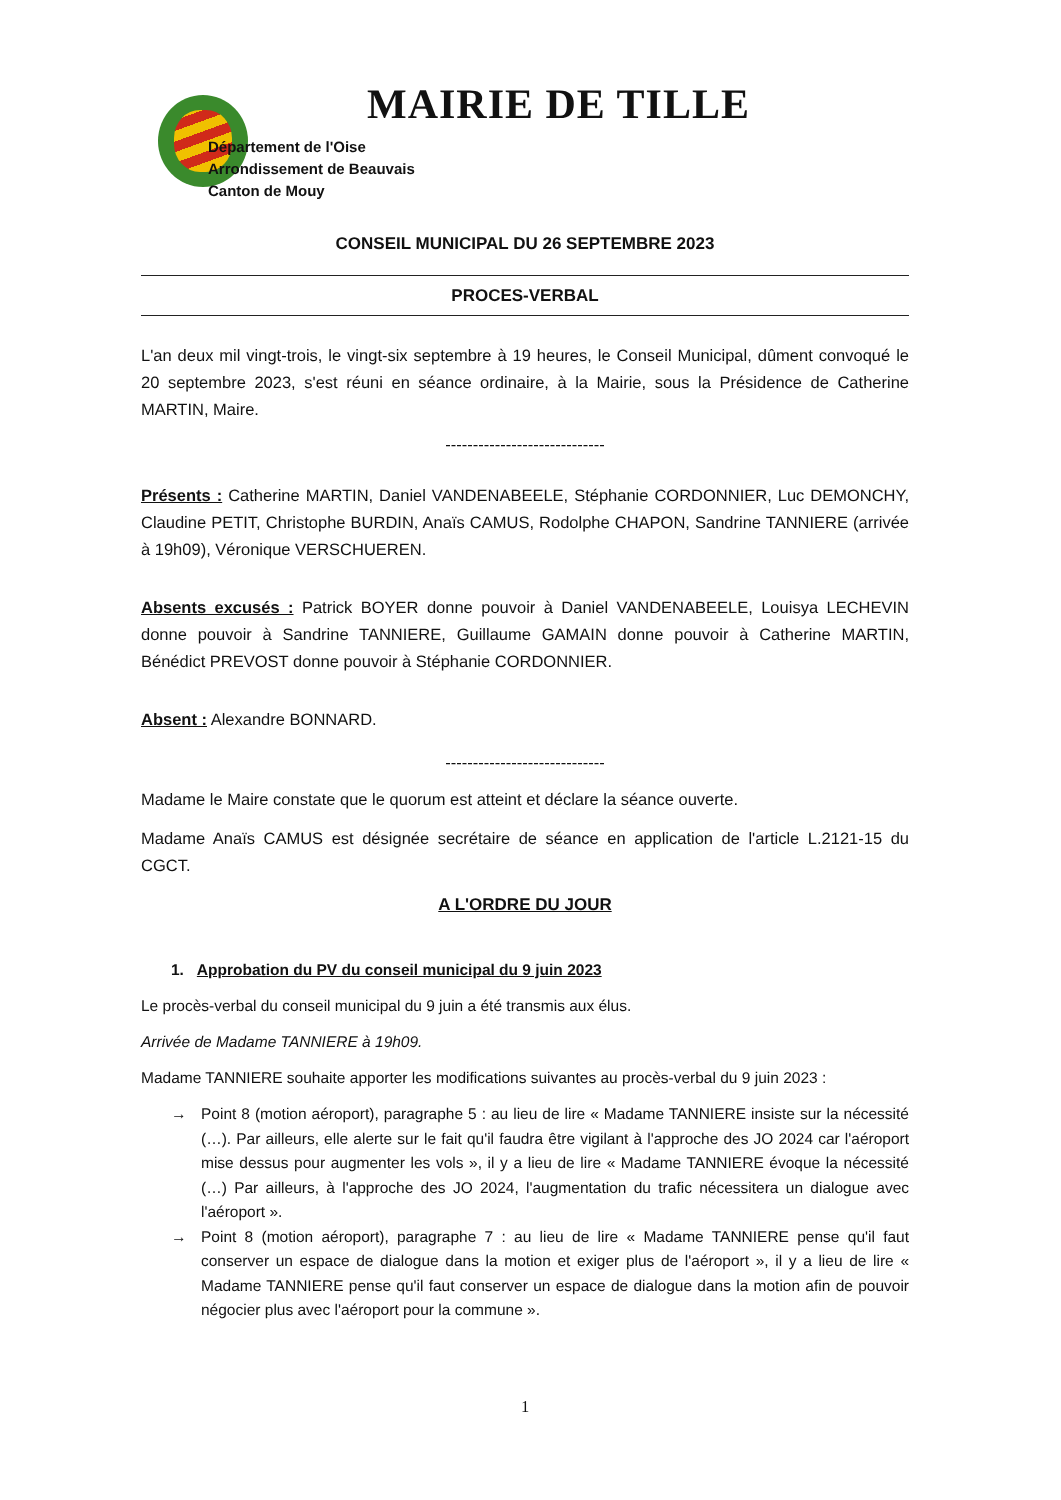MAIRIE DE TILLE
Département de l'Oise
Arrondissement de Beauvais
Canton de Mouy
CONSEIL MUNICIPAL DU 26 SEPTEMBRE 2023
PROCES-VERBAL
L'an deux mil vingt-trois, le vingt-six septembre à 19 heures, le Conseil Municipal, dûment convoqué le 20 septembre 2023, s'est réuni en séance ordinaire, à la Mairie, sous la Présidence de Catherine MARTIN, Maire.
-----------------------------
Présents : Catherine MARTIN, Daniel VANDENABEELE, Stéphanie CORDONNIER, Luc DEMONCHY, Claudine PETIT, Christophe BURDIN, Anaïs CAMUS, Rodolphe CHAPON, Sandrine TANNIERE (arrivée à 19h09), Véronique VERSCHUEREN.
Absents excusés : Patrick BOYER donne pouvoir à Daniel VANDENABEELE, Louisya LECHEVIN donne pouvoir à Sandrine TANNIERE, Guillaume GAMAIN donne pouvoir à Catherine MARTIN, Bénédict PREVOST donne pouvoir à Stéphanie CORDONNIER.
Absent : Alexandre BONNARD.
-----------------------------
Madame le Maire constate que le quorum est atteint et déclare la séance ouverte.
Madame Anaïs CAMUS est désignée secrétaire de séance en application de l'article L.2121-15 du CGCT.
A L'ORDRE DU JOUR
1. Approbation du PV du conseil municipal du 9 juin 2023
Le procès-verbal du conseil municipal du 9 juin a été transmis aux élus.
Arrivée de Madame TANNIERE à 19h09.
Madame TANNIERE souhaite apporter les modifications suivantes au procès-verbal du 9 juin 2023 :
→ Point 8 (motion aéroport), paragraphe 5 : au lieu de lire « Madame TANNIERE insiste sur la nécessité (…). Par ailleurs, elle alerte sur le fait qu'il faudra être vigilant à l'approche des JO 2024 car l'aéroport mise dessus pour augmenter les vols », il y a lieu de lire « Madame TANNIERE évoque la nécessité (…) Par ailleurs, à l'approche des JO 2024, l'augmentation du trafic nécessitera un dialogue avec l'aéroport ».
→ Point 8 (motion aéroport), paragraphe 7 : au lieu de lire « Madame TANNIERE pense qu'il faut conserver un espace de dialogue dans la motion et exiger plus de l'aéroport », il y a lieu de lire « Madame TANNIERE pense qu'il faut conserver un espace de dialogue dans la motion afin de pouvoir négocier plus avec l'aéroport pour la commune ».
1